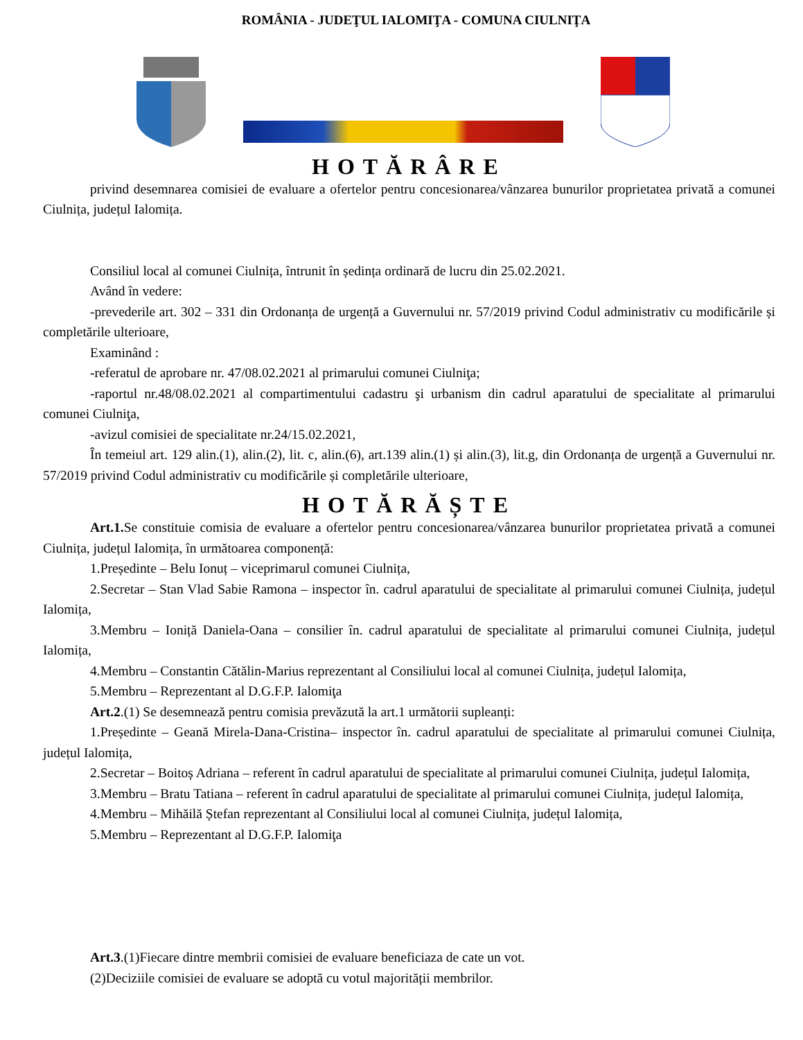ROMÂNIA - JUDEŢUL IALOMIŢA - COMUNA CIULNIŢA
HOTĂRÂRE
privind desemnarea comisiei de evaluare a ofertelor pentru concesionarea/vânzarea bunurilor proprietatea privată a comunei Ciulnița, județul Ialomița.
Consiliul local al comunei Ciulnița, întrunit în ședința ordinară de lucru din 25.02.2021.
Având în vedere:
-prevederile art. 302 – 331 din Ordonanța de urgență a Guvernului nr. 57/2019 privind Codul administrativ cu modificările și completările ulterioare,
Examinând :
-referatul de aprobare nr. 47/08.02.2021 al primarului comunei Ciulniţa;
-raportul nr.48/08.02.2021 al compartimentului cadastru şi urbanism din cadrul aparatului de specialitate al primarului comunei Ciulniţa,
-avizul comisiei de specialitate nr.24/15.02.2021,
În temeiul art. 129 alin.(1), alin.(2), lit. c, alin.(6), art.139 alin.(1) și alin.(3), lit.g, din Ordonanța de urgență a Guvernului nr. 57/2019 privind Codul administrativ cu modificările și completările ulterioare,
HOTĂRĂȘTE
Art.1. Se constituie comisia de evaluare a ofertelor pentru concesionarea/vânzarea bunurilor proprietatea privată a comunei Ciulnița, județul Ialomița, în următoarea componență:
1.Președinte – Belu Ionuț – viceprimarul comunei Ciulnița,
2.Secretar – Stan Vlad Sabie Ramona – inspector în. cadrul aparatului de specialitate al primarului comunei Ciulnița, județul Ialomița,
3.Membru – Ioniță Daniela-Oana – consilier în. cadrul aparatului de specialitate al primarului comunei Ciulnița, județul Ialomița,
4.Membru – Constantin Cătălin-Marius reprezentant al Consiliului local al comunei Ciulnița, județul Ialomița,
5.Membru – Reprezentant al D.G.F.P. Ialomiţa
Art.2.(1) Se desemnează pentru comisia prevăzută la art.1 următorii supleanți:
1.Președinte – Geană Mirela-Dana-Cristina– inspector în. cadrul aparatului de specialitate al primarului comunei Ciulnița, județul Ialomița,
2.Secretar – Boitoș Adriana – referent în cadrul aparatului de specialitate al primarului comunei Ciulnița, județul Ialomița,
3.Membru – Bratu Tatiana – referent în cadrul aparatului de specialitate al primarului comunei Ciulnița, județul Ialomița,
4.Membru – Mihăilă Ștefan reprezentant al Consiliului local al comunei Ciulnița, județul Ialomița,
5.Membru – Reprezentant al D.G.F.P. Ialomiţa
Art.3.(1)Fiecare dintre membrii comisiei de evaluare beneficiaza de cate un vot.
(2)Deciziile comisiei de evaluare se adoptă cu votul majorității membrilor.